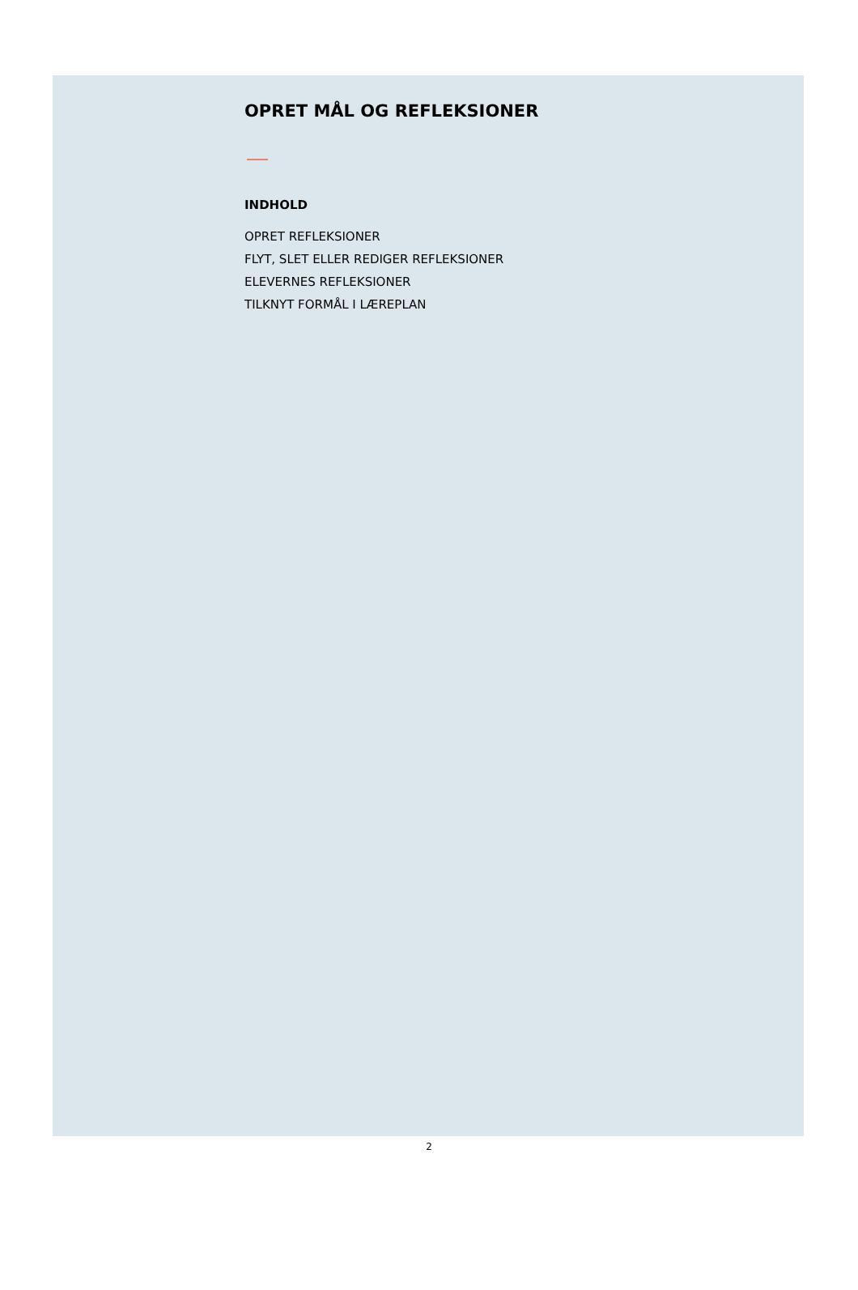OPRET MÅL OG REFLEKSIONER
INDHOLD
OPRET REFLEKSIONER
FLYT, SLET ELLER REDIGER REFLEKSIONER
ELEVERNES REFLEKSIONER
TILKNYT FORMÅL I LÆREPLAN
2